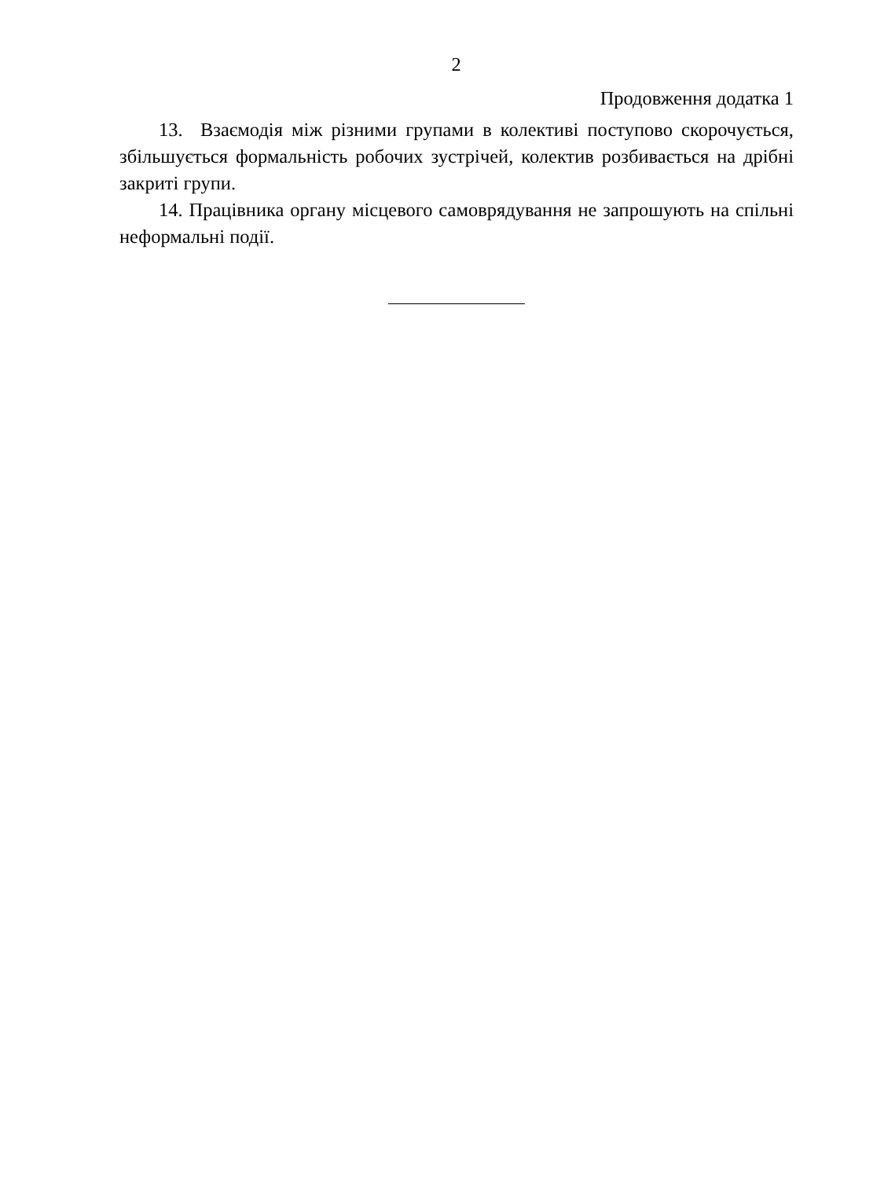2
Продовження додатка 1
13. Взаємодія між різними групами в колективі поступово скорочується, збільшується формальність робочих зустрічей, колектив розбивається на дрібні закриті групи.
14. Працівника органу місцевого самоврядування не запрошують на спільні неформальні події.